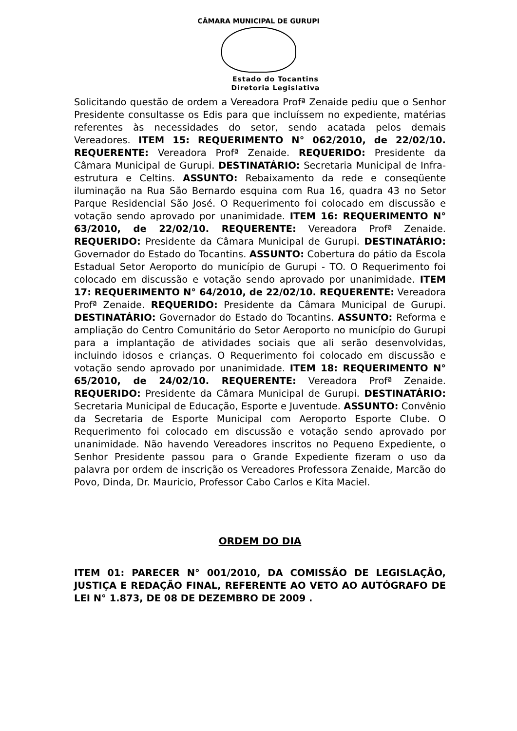CÂMARA MUNICIPAL DE GURUPI
Estado do Tocantins
Diretoria Legislativa
Solicitando questão de ordem a Vereadora Profª Zenaide pediu que o Senhor Presidente consultasse os Edis para que incluíssem no expediente, matérias referentes às necessidades do setor, sendo acatada pelos demais Vereadores. ITEM 15: REQUERIMENTO N° 062/2010, de 22/02/10. REQUERENTE: Vereadora Profª Zenaide. REQUERIDO: Presidente da Câmara Municipal de Gurupi. DESTINATÁRIO: Secretaria Municipal de Infra-estrutura e Celtins. ASSUNTO: Rebaixamento da rede e conseqüente iluminação na Rua São Bernardo esquina com Rua 16, quadra 43 no Setor Parque Residencial São José. O Requerimento foi colocado em discussão e votação sendo aprovado por unanimidade. ITEM 16: REQUERIMENTO N° 63/2010, de 22/02/10. REQUERENTE: Vereadora Profª Zenaide. REQUERIDO: Presidente da Câmara Municipal de Gurupi. DESTINATÁRIO: Governador do Estado do Tocantins. ASSUNTO: Cobertura do pátio da Escola Estadual Setor Aeroporto do município de Gurupi - TO. O Requerimento foi colocado em discussão e votação sendo aprovado por unanimidade. ITEM 17: REQUERIMENTO N° 64/2010, de 22/02/10. REQUERENTE: Vereadora Profª Zenaide. REQUERIDO: Presidente da Câmara Municipal de Gurupi. DESTINATÁRIO: Governador do Estado do Tocantins. ASSUNTO: Reforma e ampliação do Centro Comunitário do Setor Aeroporto no município do Gurupi para a implantação de atividades sociais que ali serão desenvolvidas, incluindo idosos e crianças. O Requerimento foi colocado em discussão e votação sendo aprovado por unanimidade. ITEM 18: REQUERIMENTO N° 65/2010, de 24/02/10. REQUERENTE: Vereadora Profª Zenaide. REQUERIDO: Presidente da Câmara Municipal de Gurupi. DESTINATÁRIO: Secretaria Municipal de Educação, Esporte e Juventude. ASSUNTO: Convênio da Secretaria de Esporte Municipal com Aeroporto Esporte Clube. O Requerimento foi colocado em discussão e votação sendo aprovado por unanimidade. Não havendo Vereadores inscritos no Pequeno Expediente, o Senhor Presidente passou para o Grande Expediente fizeram o uso da palavra por ordem de inscrição os Vereadores Professora Zenaide, Marcão do Povo, Dinda, Dr. Mauricio, Professor Cabo Carlos e Kita Maciel.
ORDEM DO DIA
ITEM 01: PARECER N° 001/2010, DA COMISSÃO DE LEGISLAÇÃO, JUSTIÇA E REDAÇÃO FINAL, REFERENTE AO VETO AO AUTÓGRAFO DE LEI N° 1.873, DE 08 DE DEZEMBRO DE 2009 .